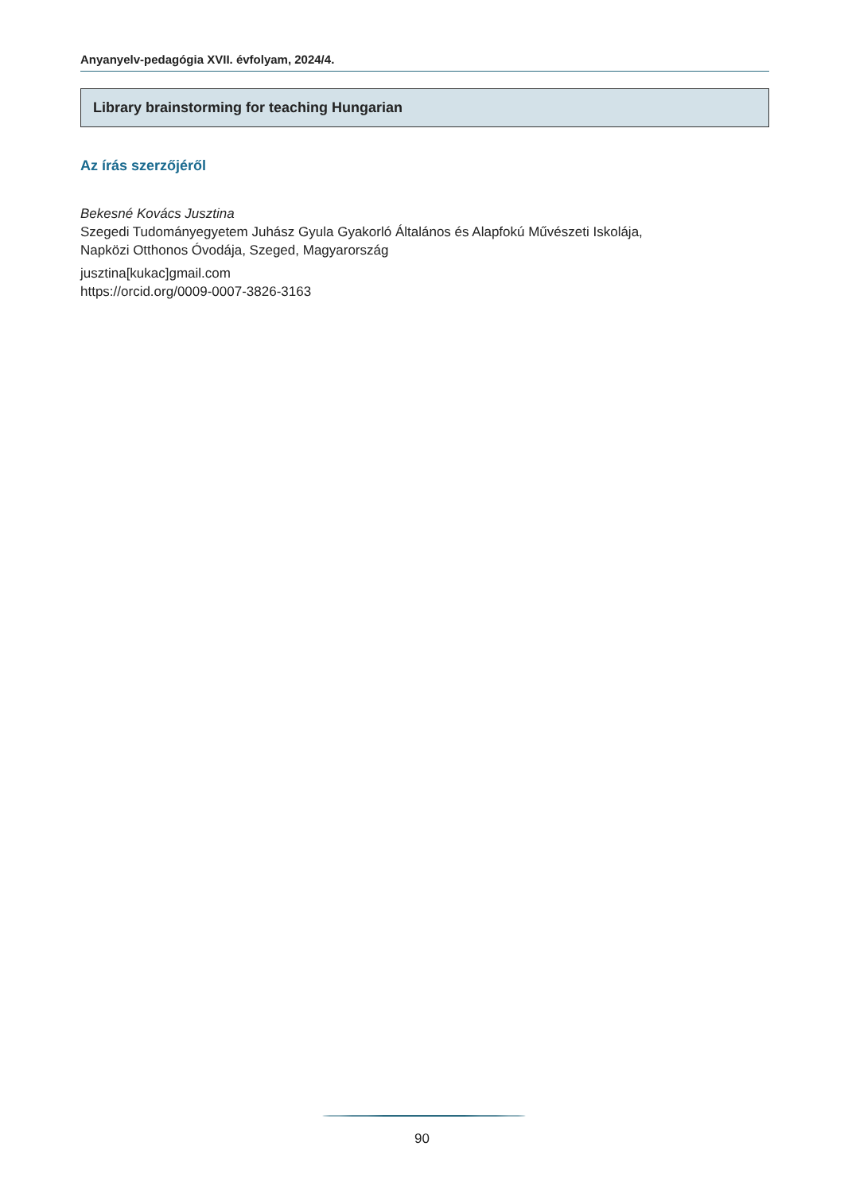Anyanyelv-pedagógia XVII. évfolyam, 2024/4.
Library brainstorming for teaching Hungarian
Az írás szerzőjéről
Bekesné Kovács Jusztina
Szegedi Tudományegyetem Juhász Gyula Gyakorló Általános és Alapfokú Művészeti Iskolája,
Napközi Otthonos Óvodája, Szeged, Magyarország
jusztina[kukac]gmail.com
https://orcid.org/0009-0007-3826-3163
90